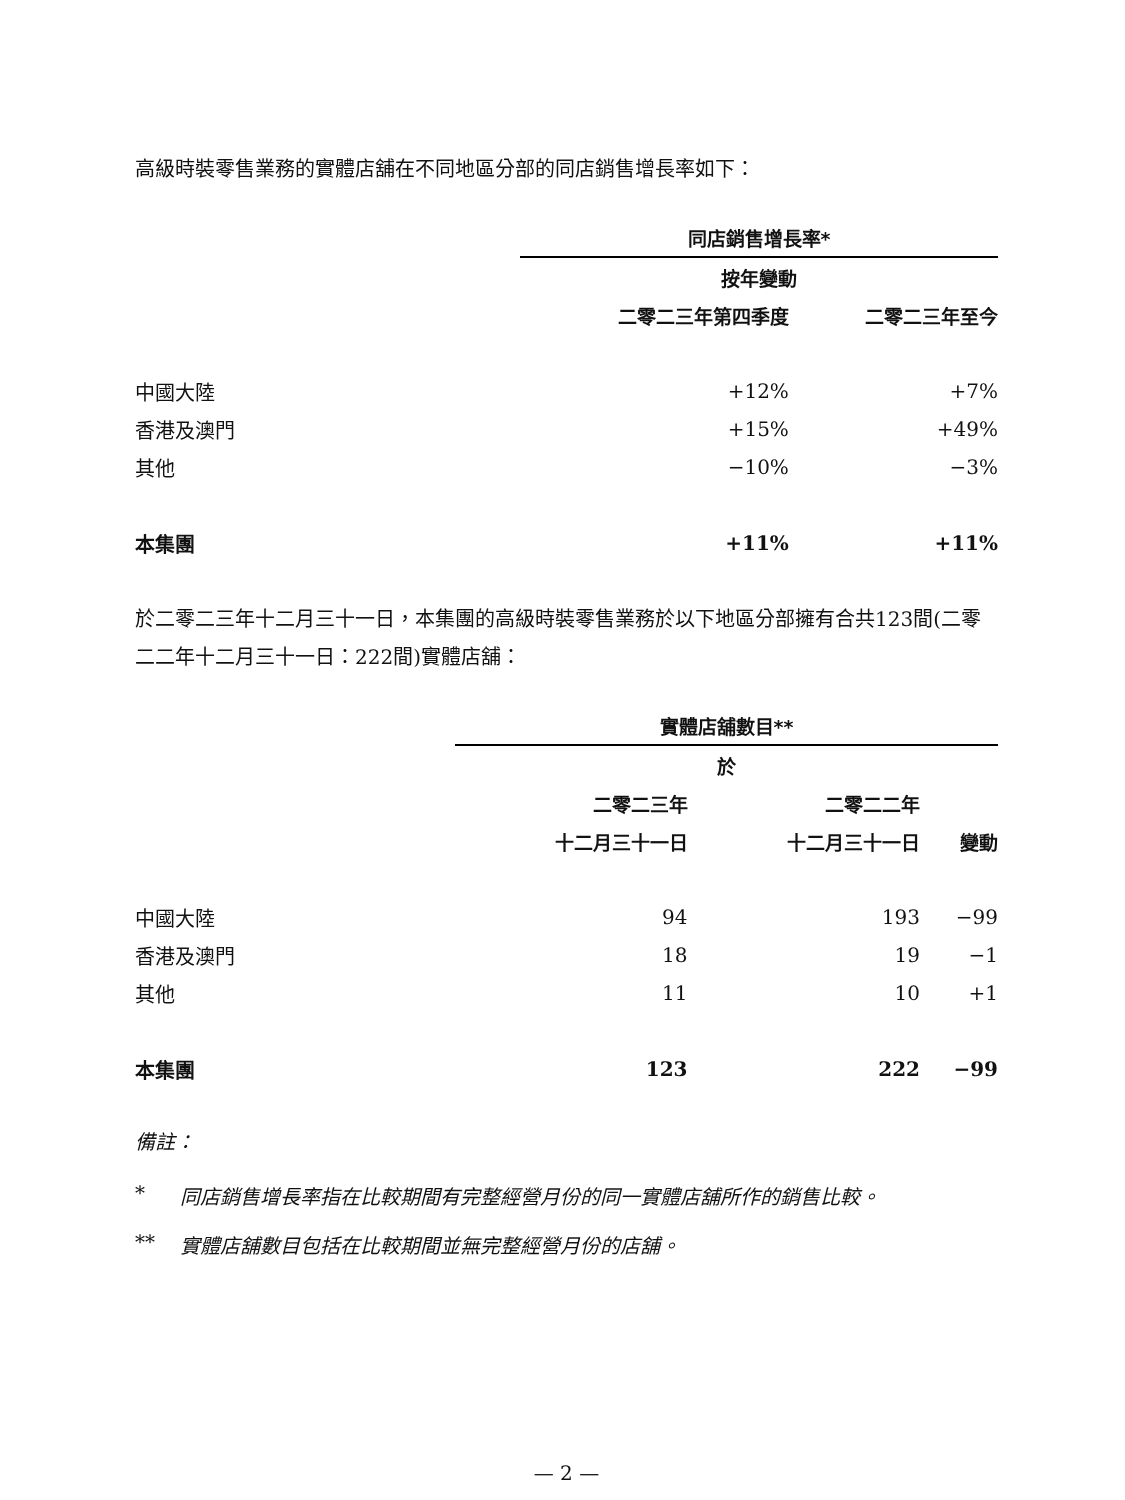高級時裝零售業務的實體店舖在不同地區分部的同店銷售增長率如下：
| | 同店銷售增長率* | |
| --- | --- | --- |
| | 按年變動 | |
| | 二零二三年第四季度 | 二零二三年至今 |
| 中國大陸 | +12% | +7% |
| 香港及澳門 | +15% | +49% |
| 其他 | −10% | −3% |
| 本集團 | +11% | +11% |
於二零二三年十二月三十一日，本集團的高級時裝零售業務於以下地區分部擁有合共123間(二零二二年十二月三十一日：222間)實體店舖：
| | 實體店舖數目** | | |
| --- | --- | --- | --- |
| | 於 | | |
| | 二零二三年 | 二零二二年 | |
| | 十二月三十一日 | 十二月三十一日 | 變動 |
| 中國大陸 | 94 | 193 | −99 |
| 香港及澳門 | 18 | 19 | −1 |
| 其他 | 11 | 10 | +1 |
| 本集團 | 123 | 222 | −99 |
備註：
* 同店銷售增長率指在比較期間有完整經營月份的同一實體店舖所作的銷售比較。
** 實體店舖數目包括在比較期間並無完整經營月份的店舖。
— 2 —